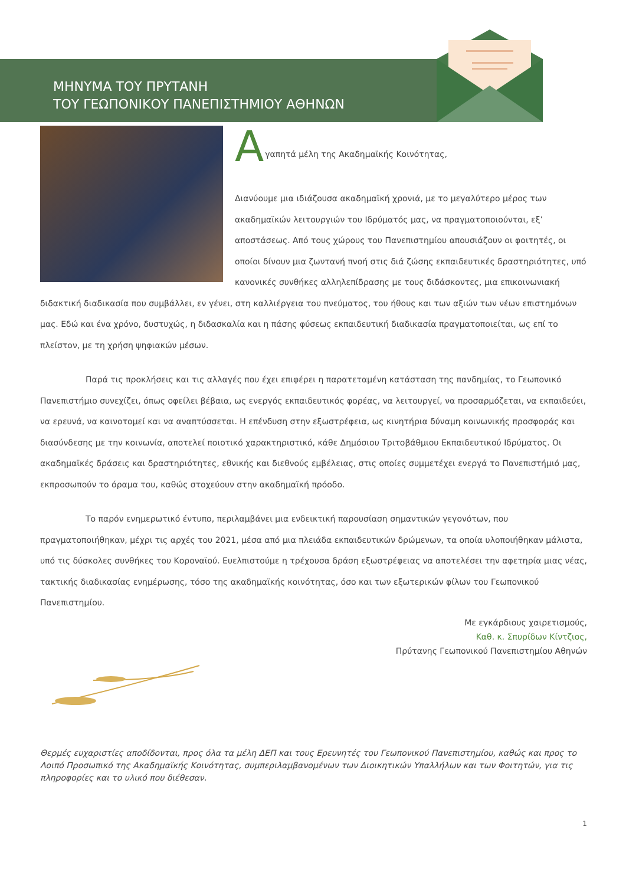ΜΗΝΥΜΑ ΤΟΥ ΠΡΥΤΑΝΗ
ΤΟΥ ΓΕΩΠΟΝΙΚΟΥ ΠΑΝΕΠΙΣΤΗΜΙΟΥ ΑΘΗΝΩΝ
Α
γαπητά μέλη της Ακαδημαϊκής Κοινότητας,
Διανύουμε μια ιδιάζουσα ακαδημαϊκή χρονιά, με το μεγαλύτερο μέρος των ακαδημαϊκών λειτουργιών του Ιδρύματός μας, να πραγματοποιούνται, εξ’ αποστάσεως. Από τους χώρους του Πανεπιστημίου απουσιάζουν οι φοιτητές, οι οποίοι δίνουν μια ζωντανή πνοή στις διά ζώσης εκπαιδευτικές δραστηριότητες, υπό κανονικές συνθήκες αλληλεπίδρασης με τους διδάσκοντες, μια επικοινωνιακή διδακτική διαδικασία που συμβάλλει, εν γένει, στη καλλιέργεια του πνεύματος, του ήθους και των αξιών των νέων επιστημόνων μας. Εδώ και ένα χρόνο, δυστυχώς, η διδασκαλία και η πάσης φύσεως εκπαιδευτική διαδικασία πραγματοποιείται, ως επί το πλείστον, με τη χρήση ψηφιακών μέσων.
Παρά τις προκλήσεις και τις αλλαγές που έχει επιφέρει η παρατεταμένη κατάσταση της πανδημίας, το Γεωπονικό Πανεπιστήμιο συνεχίζει, όπως οφείλει βέβαια, ως ενεργός εκπαιδευτικός φορέας, να λειτουργεί, να προσαρμόζεται, να εκπαιδεύει, να ερευνά, να καινοτομεί και να αναπτύσσεται. Η επένδυση στην εξωστρέφεια, ως κινητήρια δύναμη κοινωνικής προσφοράς και διασύνδεσης με την κοινωνία, αποτελεί ποιοτικό χαρακτηριστικό, κάθε Δημόσιου Τριτοβάθμιου Εκπαιδευτικού Ιδρύματος. Οι ακαδημαϊκές δράσεις και δραστηριότητες, εθνικής και διεθνούς εμβέλειας, στις οποίες συμμετέχει ενεργά το Πανεπιστήμιό μας, εκπροσωπούν το όραμα του, καθώς στοχεύουν στην ακαδημαϊκή πρόοδο.
Το παρόν ενημερωτικό έντυπο, περιλαμβάνει μια ενδεικτική παρουσίαση σημαντικών γεγονότων, που πραγματοποιήθηκαν, μέχρι τις αρχές του 2021, μέσα από μια πλειάδα εκπαιδευτικών δρώμενων, τα οποία υλοποιήθηκαν μάλιστα, υπό τις δύσκολες συνθήκες του Κοροναϊού. Ευελπιστούμε η τρέχουσα δράση εξωστρέφειας να αποτελέσει την αφετηρία μιας νέας, τακτικής διαδικασίας ενημέρωσης, τόσο της ακαδημαϊκής κοινότητας, όσο και των εξωτερικών φίλων του Γεωπονικού Πανεπιστημίου.
Με εγκάρδιους χαιρετισμούς,
Καθ. κ. Σπυρίδων Κίντζιος,
Πρύτανης Γεωπονικού Πανεπιστημίου Αθηνών
Θερμές ευχαριστίες αποδίδονται, προς όλα τα μέλη ΔΕΠ και τους Ερευνητές του Γεωπονικού Πανεπιστημίου, καθώς και προς το Λοιπό Προσωπικό της Ακαδημαϊκής Κοινότητας, συμπεριλαμβανομένων των Διοικητικών Υπαλλήλων και των Φοιτητών, για τις πληροφορίες και το υλικό που διέθεσαν.
1